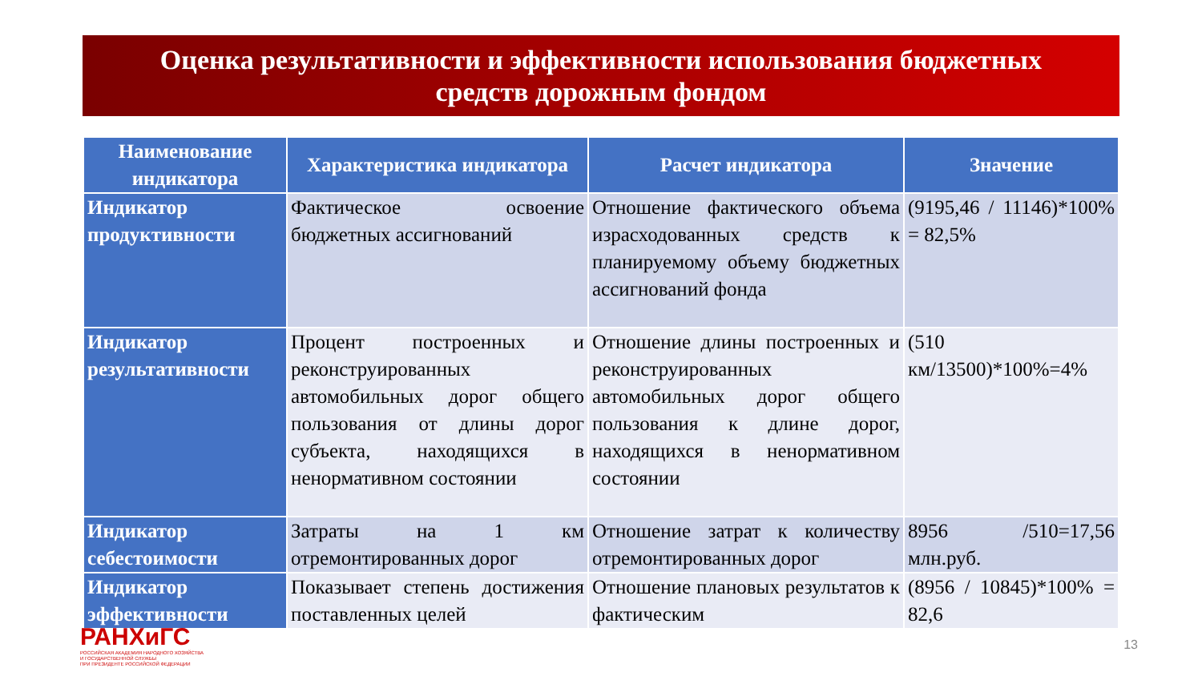Оценка результативности и эффективности использования бюджетных
средств дорожным фондом
| Наименование индикатора | Характеристика индикатора | Расчет индикатора | Значение |
| --- | --- | --- | --- |
| Индикатор продуктивности | Фактическое освоение бюджетных ассигнований | Отношение фактического объема израсходованных средств к планируемому объему бюджетных ассигнований фонда | (9195,46 / 11146)*100% = 82,5% |
| Индикатор результативности | Процент построенных и реконструированных автомобильных дорог общего пользования от длины дорог субъекта, находящихся в ненормативном состоянии | Отношение длины построенных и реконструированных автомобильных дорог общего пользования к длине дорог, находящихся в ненормативном состоянии | (510 км/13500)*100%=4% |
| Индикатор себестоимости | Затраты на 1 км отремонтированных дорог | Отношение затрат к количеству отремонтированных дорог | 8956 /510=17,56 млн.руб. |
| Индикатор эффективности | Показывает степень достижения поставленных целей | Отношение плановых результатов к фактическим | (8956 / 10845)*100% = 82,6 |
РАНХиГС
РОССИЙСКАЯ АКАДЕМИЯ НАРОДНОГО ХОЗЯЙСТВА
И ГОСУДАРСТВЕННОЙ СЛУЖБЫ
ПРИ ПРЕЗИДЕНТЕ РОССИЙСКОЙ ФЕДЕРАЦИИ
13